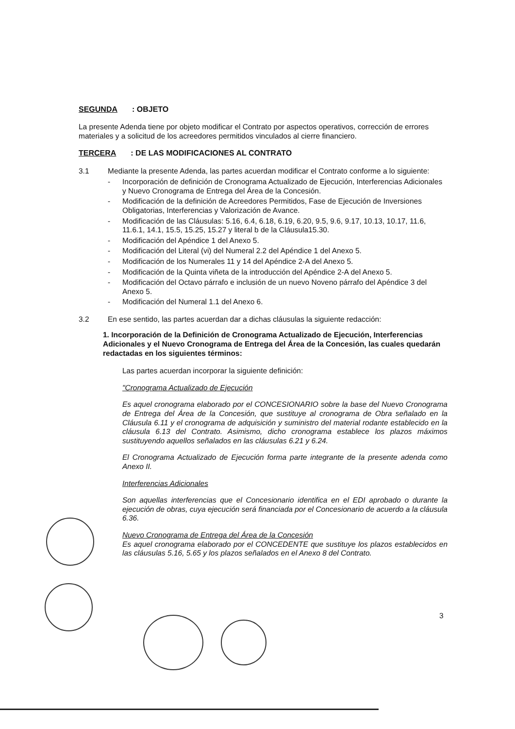SEGUNDA: OBJETO
La presente Adenda tiene por objeto modificar el Contrato por aspectos operativos, corrección de errores materiales y a solicitud de los acreedores permitidos vinculados al cierre financiero.
TERCERA: DE LAS MODIFICACIONES AL CONTRATO
3.1 Mediante la presente Adenda, las partes acuerdan modificar el Contrato conforme a lo siguiente:
- Incorporación de definición de Cronograma Actualizado de Ejecución, Interferencias Adicionales y Nuevo Cronograma de Entrega del Área de la Concesión.
- Modificación de la definición de Acreedores Permitidos, Fase de Ejecución de Inversiones Obligatorias, Interferencias y Valorización de Avance.
- Modificación de las Cláusulas: 5.16, 6.4, 6.18, 6.19, 6.20, 9.5, 9.6, 9.17, 10.13, 10.17, 11.6, 11.6.1, 14.1, 15.5, 15.25, 15.27 y literal b de la Cláusula15.30.
- Modificación del Apéndice 1 del Anexo 5.
- Modificación del Literal (vi) del Numeral 2.2 del Apéndice 1 del Anexo 5.
- Modificación de los Numerales 11 y 14 del Apéndice 2-A del Anexo 5.
- Modificación de la Quinta viñeta de la introducción del Apéndice 2-A del Anexo 5.
- Modificación del Octavo párrafo e inclusión de un nuevo Noveno párrafo del Apéndice 3 del Anexo 5.
- Modificación del Numeral 1.1 del Anexo 6.
3.2 En ese sentido, las partes acuerdan dar a dichas cláusulas la siguiente redacción:
1. Incorporación de la Definición de Cronograma Actualizado de Ejecución, Interferencias Adicionales y el Nuevo Cronograma de Entrega del Área de la Concesión, las cuales quedarán redactadas en los siguientes términos:
Las partes acuerdan incorporar la siguiente definición:
"Cronograma Actualizado de Ejecución
Es aquel cronograma elaborado por el CONCESIONARIO sobre la base del Nuevo Cronograma de Entrega del Área de la Concesión, que sustituye al cronograma de Obra señalado en la Cláusula 6.11 y el cronograma de adquisición y suministro del material rodante establecido en la cláusula 6.13 del Contrato. Asimismo, dicho cronograma establece los plazos máximos sustituyendo aquellos señalados en las cláusulas 6.21 y 6.24.
El Cronograma Actualizado de Ejecución forma parte integrante de la presente adenda como Anexo II.
Interferencias Adicionales
Son aquellas interferencias que el Concesionario identifica en el EDI aprobado o durante la ejecución de obras, cuya ejecución será financiada por el Concesionario de acuerdo a la cláusula 6.36.
Nuevo Cronograma de Entrega del Área de la Concesión
Es aquel cronograma elaborado por el CONCEDENTE que sustituye los plazos establecidos en las cláusulas 5.16, 5.65 y los plazos señalados en el Anexo 8 del Contrato.
3